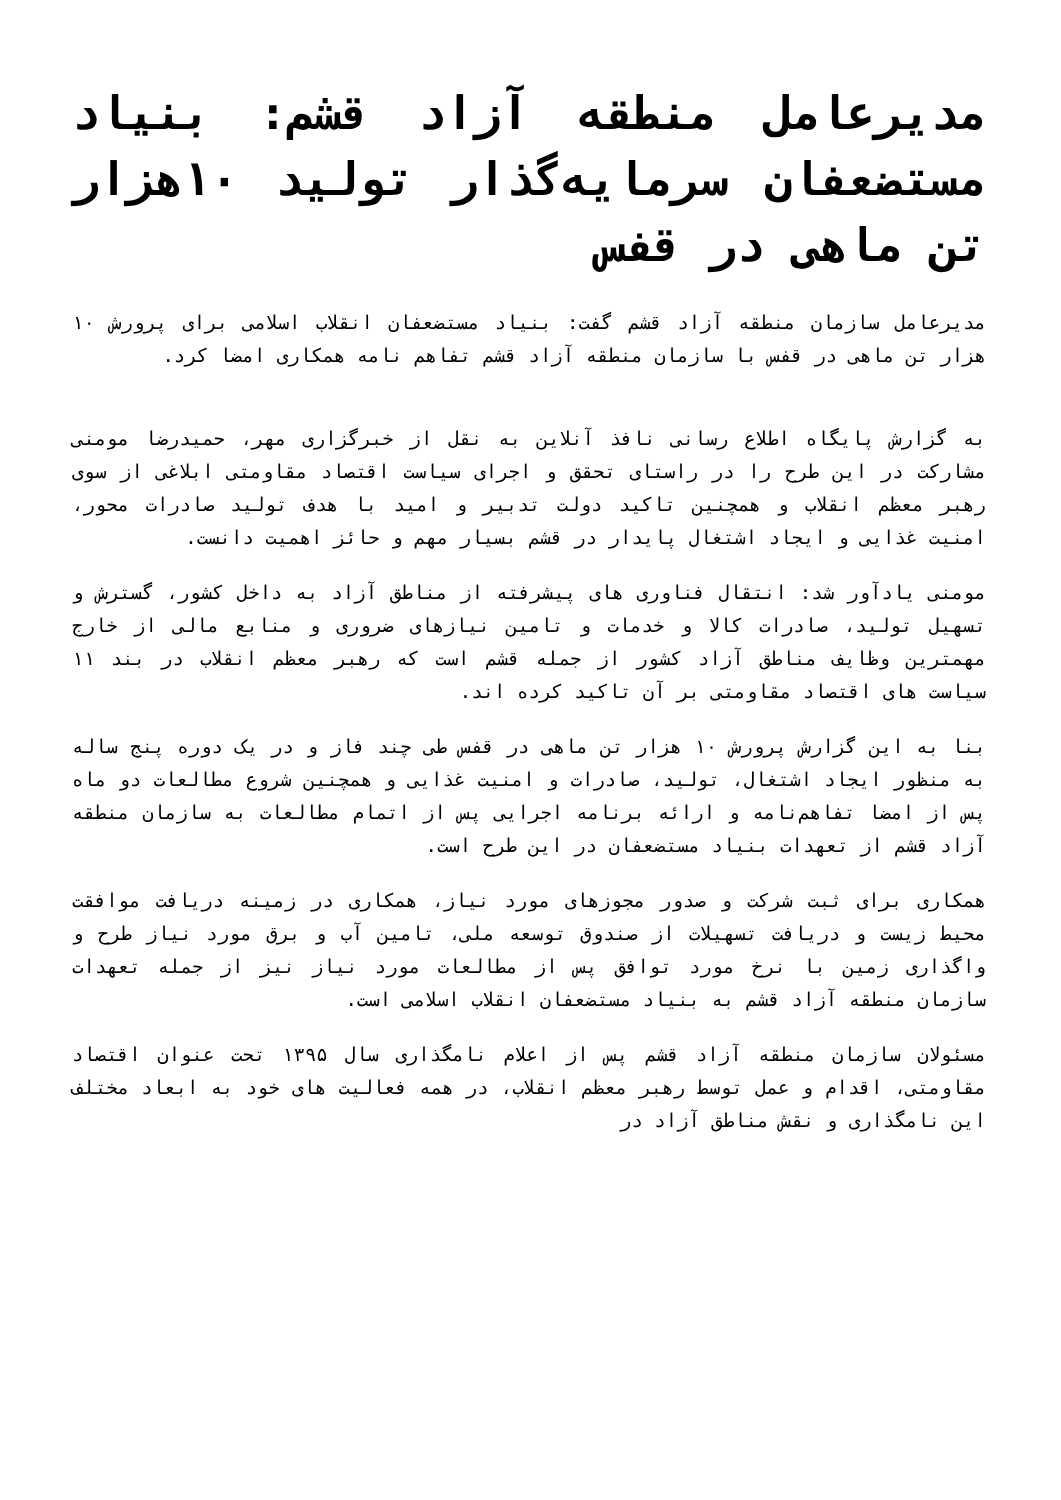مدیرعامل منطقه آزاد قشم: بنیاد مستضعفان سرمایه‌گذار تولید ۱۰هزار تن ماهی در قفس
مدیرعامل سازمان منطقه آزاد قشم گفت: بنیاد مستضعفان انقلاب اسلامی برای پرورش ۱۰ هزار تن ماهی در قفس با سازمان منطقه آزاد قشم تفاهم نامه همکاری امضا کرد.
به گزارش پایگاه اطلاع رسانی نافذ آنلاین به نقل از خبرگزاری مهر، حمیدرضا مومنی مشارکت در این طرح را در راستای تحقق و اجرای سیاست اقتصاد مقاومتی ابلاغی از سوی رهبر معظم انقلاب و همچنین تاکید دولت تدبیر و امید با هدف تولید صادرات محور، امنیت غذایی و ایجاد اشتغال پایدار در قشم بسیار مهم و حائز اهمیت دانست.
مومنی یادآور شد: انتقال فناوری های پیشرفته از مناطق آزاد به داخل کشور، گسترش و تسهیل تولید، صادرات کالا و خدمات و تامین نیازهای ضروری و منابع مالی از خارج مهمترین وظایف مناطق آزاد کشور از جمله قشم است که رهبر معظم انقلاب در بند ۱۱ سیاست های اقتصاد مقاومتی بر آن تاکید کرده اند.
بنا به این گزارش پرورش ۱۰ هزار تن ماهی در قفس طی چند فاز و در یک دوره پنج ساله به منظور ایجاد اشتغال، تولید، صادرات و امنیت غذایی و همچنین شروع مطالعات دو ماه پس از امضا تفاهم‌نامه و ارائه برنامه اجرایی پس از اتمام مطالعات به سازمان منطقه آزاد قشم از تعهدات بنیاد مستضعفان در این طرح است.
همکاری برای ثبت شرکت و صدور مجوزهای مورد نیاز، همکاری در زمینه دریافت موافقت محیط زیست و دریافت تسهیلات از صندوق توسعه ملی، تامین آب و برق مورد نیاز طرح و واگذاری زمین با نرخ مورد توافق پس از مطالعات مورد نیاز نیز از جمله تعهدات سازمان منطقه آزاد قشم به بنیاد مستضعفان انقلاب اسلامی است.
مسئولان سازمان منطقه آزاد قشم پس از اعلام نامگذاری سال ۱۳۹۵ تحت عنوان اقتصاد مقاومتی، اقدام و عمل توسط رهبر معظم انقلاب، در همه فعالیت های خود به ابعاد مختلف این نامگذاری و نقش مناطق آزاد در